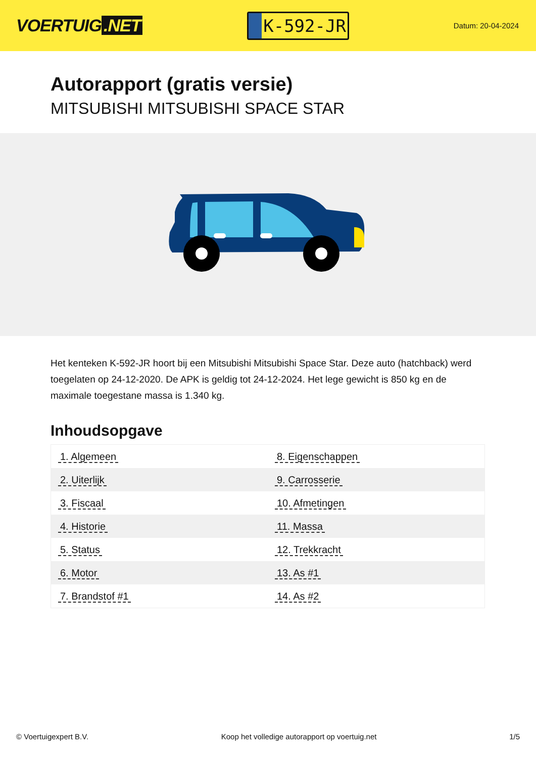VOERTUIG.NET
K-592-JR
Datum: 20-04-2024
Autorapport (gratis versie)
MITSUBISHI MITSUBISHI SPACE STAR
Het kenteken K-592-JR hoort bij een Mitsubishi Mitsubishi Space Star. Deze auto (hatchback) werd toegelaten op 24-12-2020. De APK is geldig tot 24-12-2024. Het lege gewicht is 850 kg en de maximale toegestane massa is 1.340 kg.
Inhoudsopgave
| 1. Algemeen | 8. Eigenschappen |
| 2. Uiterlijk | 9. Carrosserie |
| 3. Fiscaal | 10. Afmetingen |
| 4. Historie | 11. Massa |
| 5. Status | 12. Trekkracht |
| 6. Motor | 13. As #1 |
| 7. Brandstof #1 | 14. As #2 |
© Voertuigexpert B.V. Koop het volledige autorapport op voertuig.net 1/5